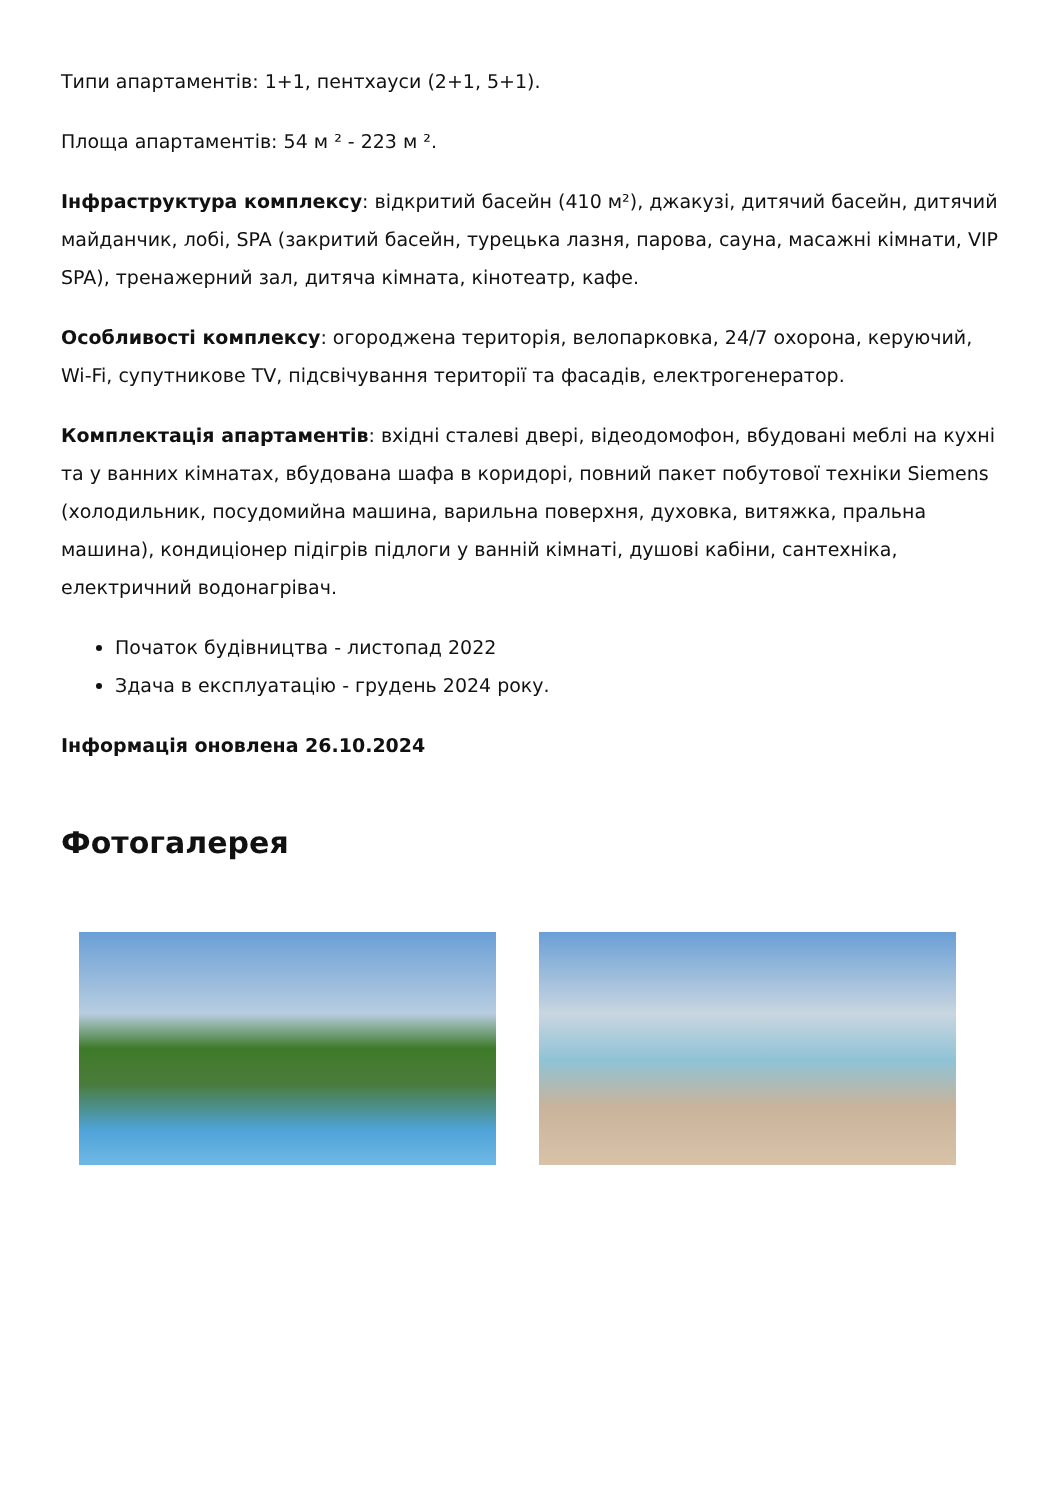Типи апартаментів: 1+1, пентхауси (2+1, 5+1).
Площа апартаментів: 54 м ² - 223 м ².
Інфраструктура комплексу: відкритий басейн (410 м²), джакузі, дитячий басейн, дитячий майданчик, лобі, SPA (закритий басейн, турецька лазня, парова, сауна, масажні кімнати, VIP SPA), тренажерний зал, дитяча кімната, кінотеатр, кафе.
Особливості комплексу: огороджена територія, велопарковка, 24/7 охорона, керуючий, Wi-Fi, супутникове TV, підсвічування території та фасадів, електрогенератор.
Комплектація апартаментів: вхідні сталеві двері, відеодомофон, вбудовані меблі на кухні та у ванних кімнатах, вбудована шафа в коридорі, повний пакет побутової техніки Siemens (холодильник, посудомийна машина, варильна поверхня, духовка, витяжка, пральна машина), кондиціонер підігрів підлоги у ванній кімнаті, душові кабіни, сантехніка, електричний водонагрівач.
Початок будівництва - листопад 2022
Здача в експлуатацію - грудень 2024 року.
Інформація оновлена 26.10.2024
Фотогалерея